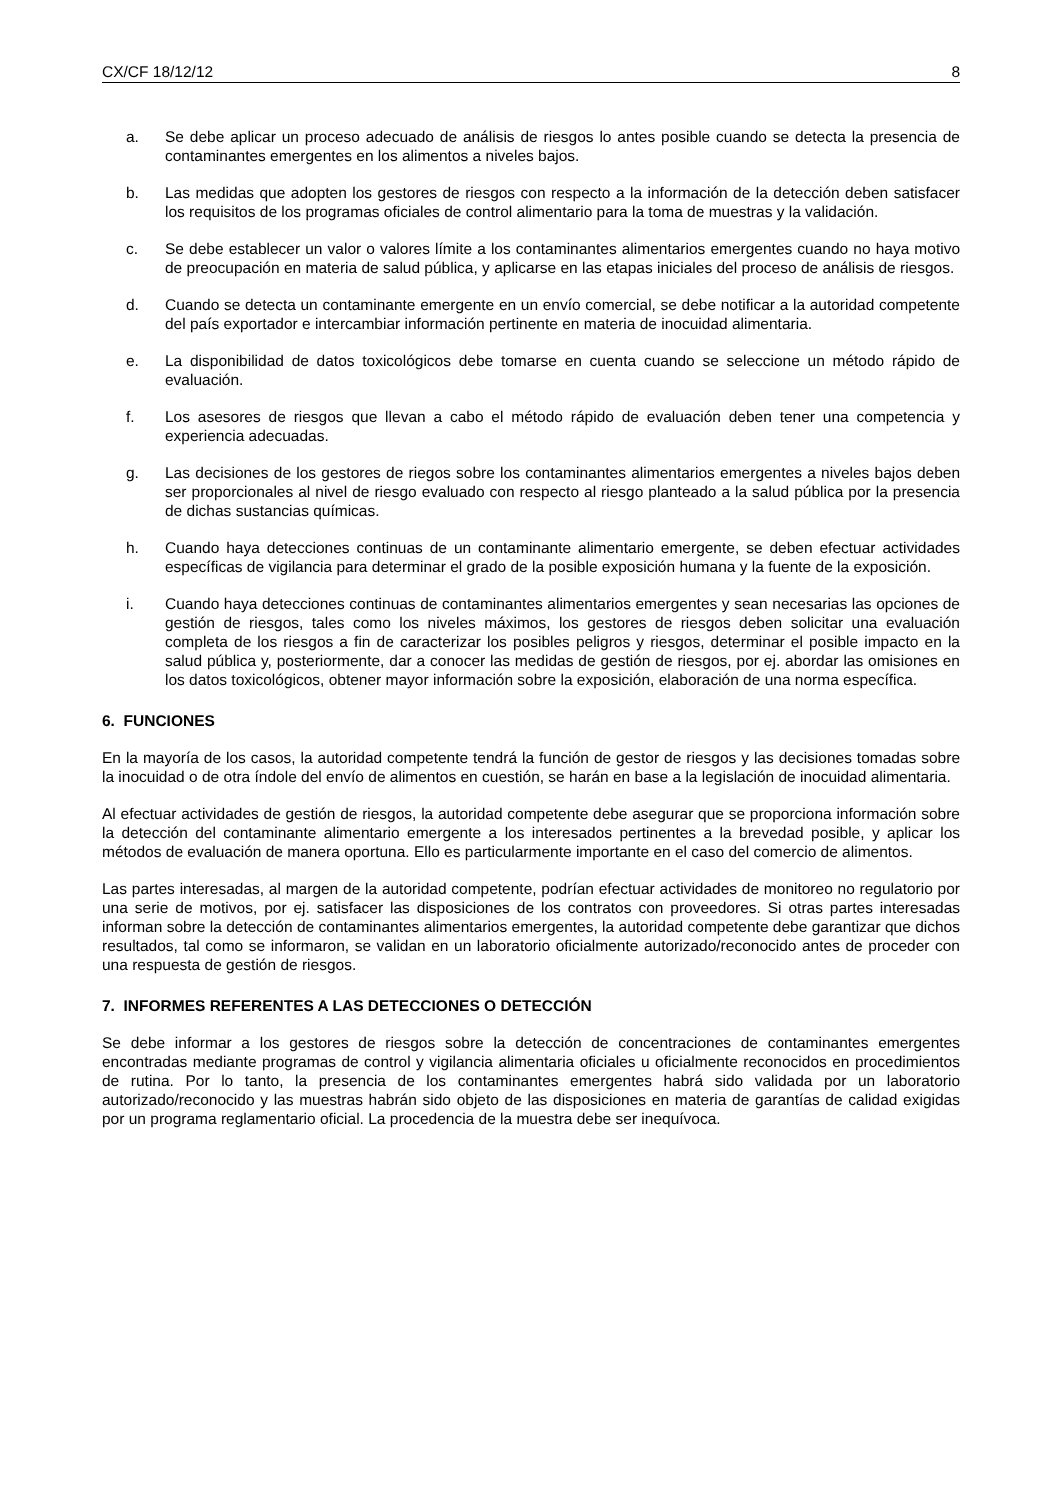CX/CF 18/12/12 8
a. Se debe aplicar un proceso adecuado de análisis de riesgos lo antes posible cuando se detecta la presencia de contaminantes emergentes en los alimentos a niveles bajos.
b. Las medidas que adopten los gestores de riesgos con respecto a la información de la detección deben satisfacer los requisitos de los programas oficiales de control alimentario para la toma de muestras y la validación.
c. Se debe establecer un valor o valores límite a los contaminantes alimentarios emergentes cuando no haya motivo de preocupación en materia de salud pública, y aplicarse en las etapas iniciales del proceso de análisis de riesgos.
d. Cuando se detecta un contaminante emergente en un envío comercial, se debe notificar a la autoridad competente del país exportador e intercambiar información pertinente en materia de inocuidad alimentaria.
e. La disponibilidad de datos toxicológicos debe tomarse en cuenta cuando se seleccione un método rápido de evaluación.
f. Los asesores de riesgos que llevan a cabo el método rápido de evaluación deben tener una competencia y experiencia adecuadas.
g. Las decisiones de los gestores de riegos sobre los contaminantes alimentarios emergentes a niveles bajos deben ser proporcionales al nivel de riesgo evaluado con respecto al riesgo planteado a la salud pública por la presencia de dichas sustancias químicas.
h. Cuando haya detecciones continuas de un contaminante alimentario emergente, se deben efectuar actividades específicas de vigilancia para determinar el grado de la posible exposición humana y la fuente de la exposición.
i. Cuando haya detecciones continuas de contaminantes alimentarios emergentes y sean necesarias las opciones de gestión de riesgos, tales como los niveles máximos, los gestores de riesgos deben solicitar una evaluación completa de los riesgos a fin de caracterizar los posibles peligros y riesgos, determinar el posible impacto en la salud pública y, posteriormente, dar a conocer las medidas de gestión de riesgos, por ej. abordar las omisiones en los datos toxicológicos, obtener mayor información sobre la exposición, elaboración de una norma específica.
6. FUNCIONES
En la mayoría de los casos, la autoridad competente tendrá la función de gestor de riesgos y las decisiones tomadas sobre la inocuidad o de otra índole del envío de alimentos en cuestión, se harán en base a la legislación de inocuidad alimentaria.
Al efectuar actividades de gestión de riesgos, la autoridad competente debe asegurar que se proporciona información sobre la detección del contaminante alimentario emergente a los interesados pertinentes a la brevedad posible, y aplicar los métodos de evaluación de manera oportuna. Ello es particularmente importante en el caso del comercio de alimentos.
Las partes interesadas, al margen de la autoridad competente, podrían efectuar actividades de monitoreo no regulatorio por una serie de motivos, por ej. satisfacer las disposiciones de los contratos con proveedores. Si otras partes interesadas informan sobre la detección de contaminantes alimentarios emergentes, la autoridad competente debe garantizar que dichos resultados, tal como se informaron, se validan en un laboratorio oficialmente autorizado/reconocido antes de proceder con una respuesta de gestión de riesgos.
7. INFORMES REFERENTES A LAS DETECCIONES O DETECCIÓN
Se debe informar a los gestores de riesgos sobre la detección de concentraciones de contaminantes emergentes encontradas mediante programas de control y vigilancia alimentaria oficiales u oficialmente reconocidos en procedimientos de rutina. Por lo tanto, la presencia de los contaminantes emergentes habrá sido validada por un laboratorio autorizado/reconocido y las muestras habrán sido objeto de las disposiciones en materia de garantías de calidad exigidas por un programa reglamentario oficial. La procedencia de la muestra debe ser inequívoca.